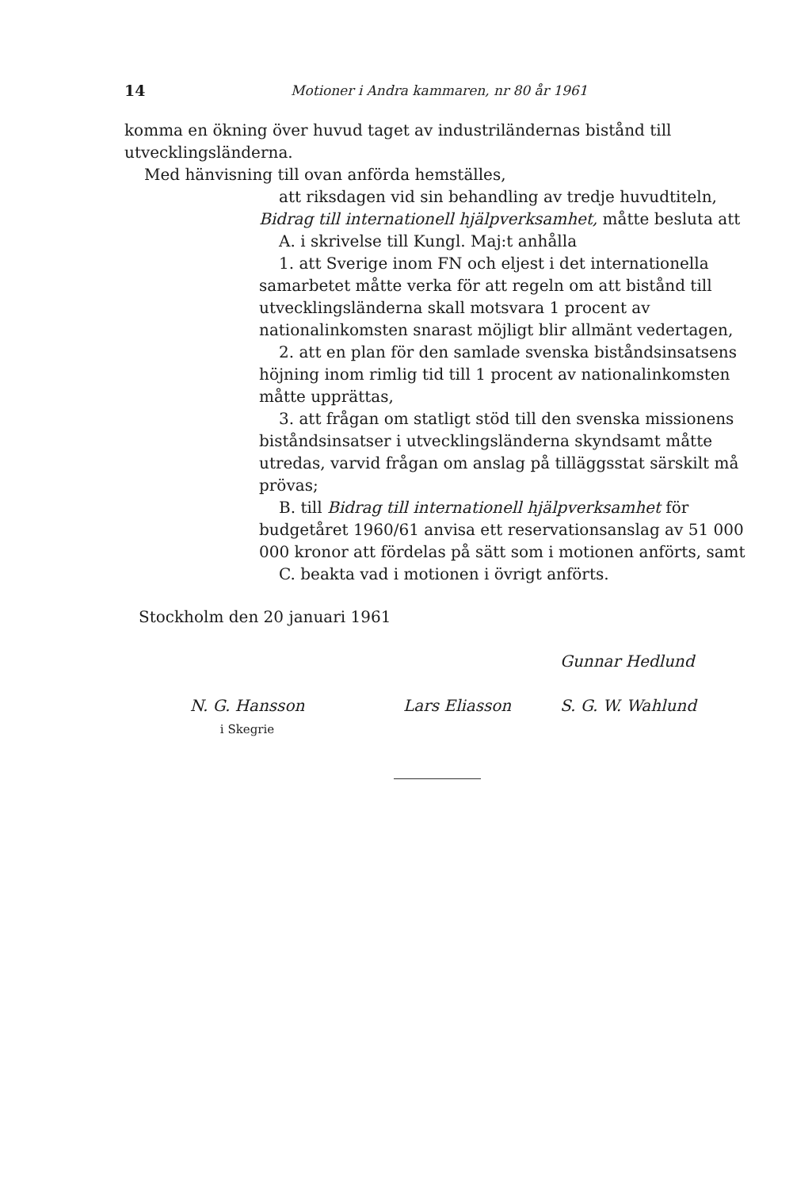14 Motioner i Andra kammaren, nr 80 år 1961
komma en ökning över huvud taget av industriländernas bistånd till utvecklingsländerna.
Med hänvisning till ovan anförda hemställes,
att riksdagen vid sin behandling av tredje huvudtiteln, Bidrag till internationell hjälpverksamhet, måtte besluta att
A. i skrivelse till Kungl. Maj:t anhålla
1. att Sverige inom FN och eljest i det internationella samarbetet måtte verka för att regeln om att bistånd till utvecklingsländerna skall motsvara 1 procent av nationalinkomsten snarast möjligt blir allmänt vedertagen,
2. att en plan för den samlade svenska biståndsinsatsens höjning inom rimlig tid till 1 procent av nationalinkomsten måtte upprättas,
3. att frågan om statligt stöd till den svenska missionens biståndsinsatser i utvecklingsländerna skyndsamt måtte utredas, varvid frågan om anslag på tilläggsstat särskilt må prövas;
B. till Bidrag till internationell hjälpverksamhet för budgetåret 1960/61 anvisa ett reservationsanslag av 51 000 000 kronor att fördelas på sätt som i motionen anförts, samt
C. beakta vad i motionen i övrigt anförts.
Stockholm den 20 januari 1961
Gunnar Hedlund
N. G. Hansson
i Skegrie
Lars Eliasson S. G. W. Wahlund